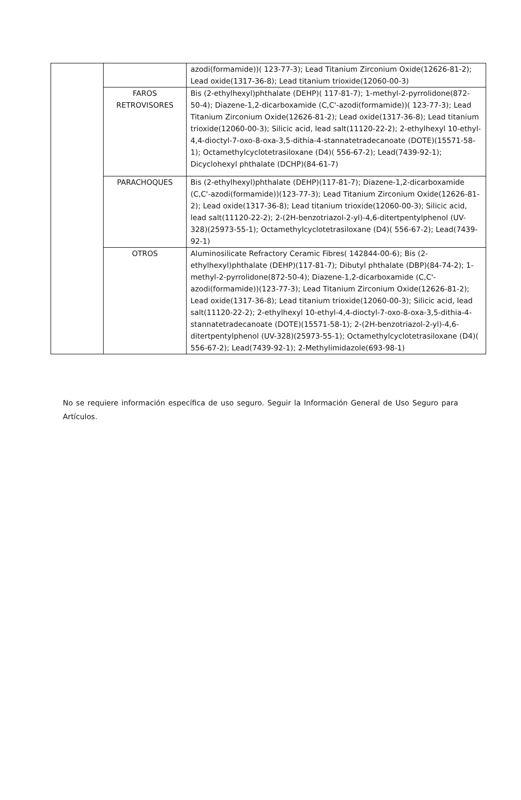| | | azodi(formamide))( 123-77-3); Lead Titanium Zirconium Oxide(12626-81-2); Lead oxide(1317-36-8); Lead titanium trioxide(12060-00-3) |
| | FAROS RETROVISORES | Bis (2-ethylhexyl)phthalate (DEHP)( 117-81-7); 1-methyl-2-pyrrolidone(872-50-4); Diazene-1,2-dicarboxamide (C,C'-azodi(formamide))( 123-77-3); Lead Titanium Zirconium Oxide(12626-81-2); Lead oxide(1317-36-8); Lead titanium trioxide(12060-00-3); Silicic acid, lead salt(11120-22-2); 2-ethylhexyl 10-ethyl-4,4-dioctyl-7-oxo-8-oxa-3,5-dithia-4-stannatetradecanoate (DOTE)(15571-58-1); Octamethylcyclotetrasiloxane (D4)( 556-67-2); Lead(7439-92-1); Dicyclohexyl phthalate (DCHP)(84-61-7) |
| | PARACHOQUES | Bis (2-ethylhexyl)phthalate (DEHP)(117-81-7); Diazene-1,2-dicarboxamide (C,C'-azodi(formamide))(123-77-3); Lead Titanium Zirconium Oxide(12626-81-2); Lead oxide(1317-36-8); Lead titanium trioxide(12060-00-3); Silicic acid, lead salt(11120-22-2); 2-(2H-benzotriazol-2-yl)-4,6-ditertpentylphenol (UV-328)(25973-55-1); Octamethylcyclotetrasiloxane (D4)( 556-67-2); Lead(7439-92-1) |
| | OTROS | Aluminosilicate Refractory Ceramic Fibres( 142844-00-6); Bis (2-ethylhexyl)phthalate (DEHP)(117-81-7); Dibutyl phthalate (DBP)(84-74-2); 1-methyl-2-pyrrolidone(872-50-4); Diazene-1,2-dicarboxamide (C,C'-azodi(formamide))(123-77-3); Lead Titanium Zirconium Oxide(12626-81-2); Lead oxide(1317-36-8); Lead titanium trioxide(12060-00-3); Silicic acid, lead salt(11120-22-2); 2-ethylhexyl 10-ethyl-4,4-dioctyl-7-oxo-8-oxa-3,5-dithia-4-stannatetradecanoate (DOTE)(15571-58-1); 2-(2H-benzotriazol-2-yl)-4,6-ditertpentylphenol (UV-328)(25973-55-1); Octamethylcyclotetrasiloxane (D4)( 556-67-2); Lead(7439-92-1); 2-Methylimidazole(693-98-1) |
No se requiere información específica de uso seguro. Seguir la Información General de Uso Seguro para Artículos.